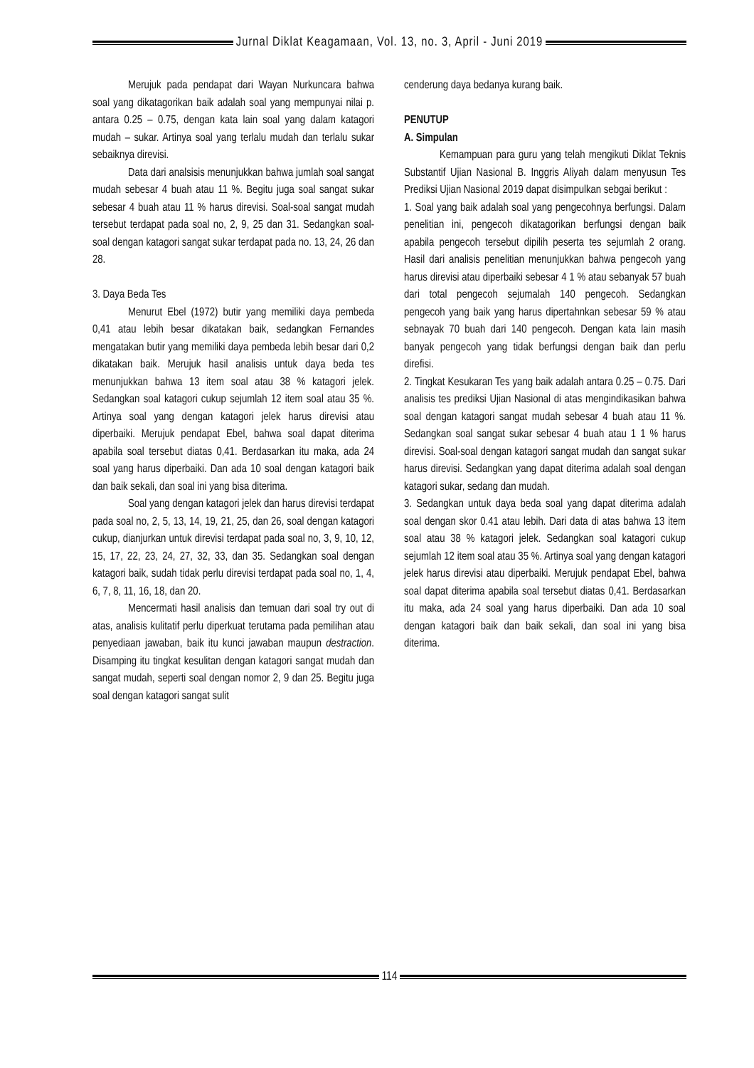Jurnal Diklat Keagamaan, Vol. 13, no. 3, April - Juni 2019
Merujuk pada pendapat dari Wayan Nurkuncara bahwa soal yang dikatagorikan baik adalah soal yang mempunyai nilai p. antara 0.25 – 0.75, dengan kata lain soal yang dalam katagori mudah – sukar. Artinya soal yang terlalu mudah dan terlalu sukar sebaiknya direvisi.
Data dari analsisis menunjukkan bahwa jumlah soal sangat mudah sebesar 4 buah atau 11 %. Begitu juga soal sangat sukar sebesar 4 buah atau 11 % harus direvisi. Soal-soal sangat mudah tersebut terdapat pada soal no, 2, 9, 25 dan 31. Sedangkan soal-soal dengan katagori sangat sukar terdapat pada no. 13, 24, 26 dan 28.
3. Daya Beda Tes
Menurut Ebel (1972) butir yang memiliki daya pembeda 0,41 atau lebih besar dikatakan baik, sedangkan Fernandes mengatakan butir yang memiliki daya pembeda lebih besar dari 0,2 dikatakan baik. Merujuk hasil analisis untuk daya beda tes menunjukkan bahwa 13 item soal atau 38 % katagori jelek. Sedangkan soal katagori cukup sejumlah 12 item soal atau 35 %. Artinya soal yang dengan katagori jelek harus direvisi atau diperbaiki. Merujuk pendapat Ebel, bahwa soal dapat diterima apabila soal tersebut diatas 0,41. Berdasarkan itu maka, ada 24 soal yang harus diperbaiki. Dan ada 10 soal dengan katagori baik dan baik sekali, dan soal ini yang bisa diterima.
Soal yang dengan katagori jelek dan harus direvisi terdapat pada soal no, 2, 5, 13, 14, 19, 21, 25, dan 26, soal dengan katagori cukup, dianjurkan untuk direvisi terdapat pada soal no, 3, 9, 10, 12, 15, 17, 22, 23, 24, 27, 32, 33, dan 35. Sedangkan soal dengan katagori baik, sudah tidak perlu direvisi terdapat pada soal no, 1, 4, 6, 7, 8, 11, 16, 18, dan 20.
Mencermati hasil analisis dan temuan dari soal try out di atas, analisis kulitatif perlu diperkuat terutama pada pemilihan atau penyediaan jawaban, baik itu kunci jawaban maupun destraction. Disamping itu tingkat kesulitan dengan katagori sangat mudah dan sangat mudah, seperti soal dengan nomor 2, 9 dan 25. Begitu juga soal dengan katagori sangat sulit
cenderung daya bedanya kurang baik.
PENUTUP
A. Simpulan
Kemampuan para guru yang telah mengikuti Diklat Teknis Substantif Ujian Nasional B. Inggris Aliyah dalam menyusun Tes Prediksi Ujian Nasional 2019 dapat disimpulkan sebgai berikut :
1. Soal yang baik adalah soal yang pengecohnya berfungsi. Dalam penelitian ini, pengecoh dikatagorikan berfungsi dengan baik apabila pengecoh tersebut dipilih peserta tes sejumlah 2 orang. Hasil dari analisis penelitian menunjukkan bahwa pengecoh yang harus direvisi atau diperbaiki sebesar 4 1 % atau sebanyak 57 buah dari total pengecoh sejumalah 140 pengecoh. Sedangkan pengecoh yang baik yang harus dipertahnkan sebesar 59 % atau sebnayak 70 buah dari 140 pengecoh. Dengan kata lain masih banyak pengecoh yang tidak berfungsi dengan baik dan perlu direfisi.
2. Tingkat Kesukaran Tes yang baik adalah antara 0.25 – 0.75. Dari analisis tes prediksi Ujian Nasional di atas mengindikasikan bahwa soal dengan katagori sangat mudah sebesar 4 buah atau 11 %. Sedangkan soal sangat sukar sebesar 4 buah atau 1 1 % harus direvisi. Soal-soal dengan katagori sangat mudah dan sangat sukar harus direvisi. Sedangkan yang dapat diterima adalah soal dengan katagori sukar, sedang dan mudah.
3. Sedangkan untuk daya beda soal yang dapat diterima adalah soal dengan skor 0.41 atau lebih. Dari data di atas bahwa 13 item soal atau 38 % katagori jelek. Sedangkan soal katagori cukup sejumlah 12 item soal atau 35 %. Artinya soal yang dengan katagori jelek harus direvisi atau diperbaiki. Merujuk pendapat Ebel, bahwa soal dapat diterima apabila soal tersebut diatas 0,41. Berdasarkan itu maka, ada 24 soal yang harus diperbaiki. Dan ada 10 soal dengan katagori baik dan baik sekali, dan soal ini yang bisa diterima.
114